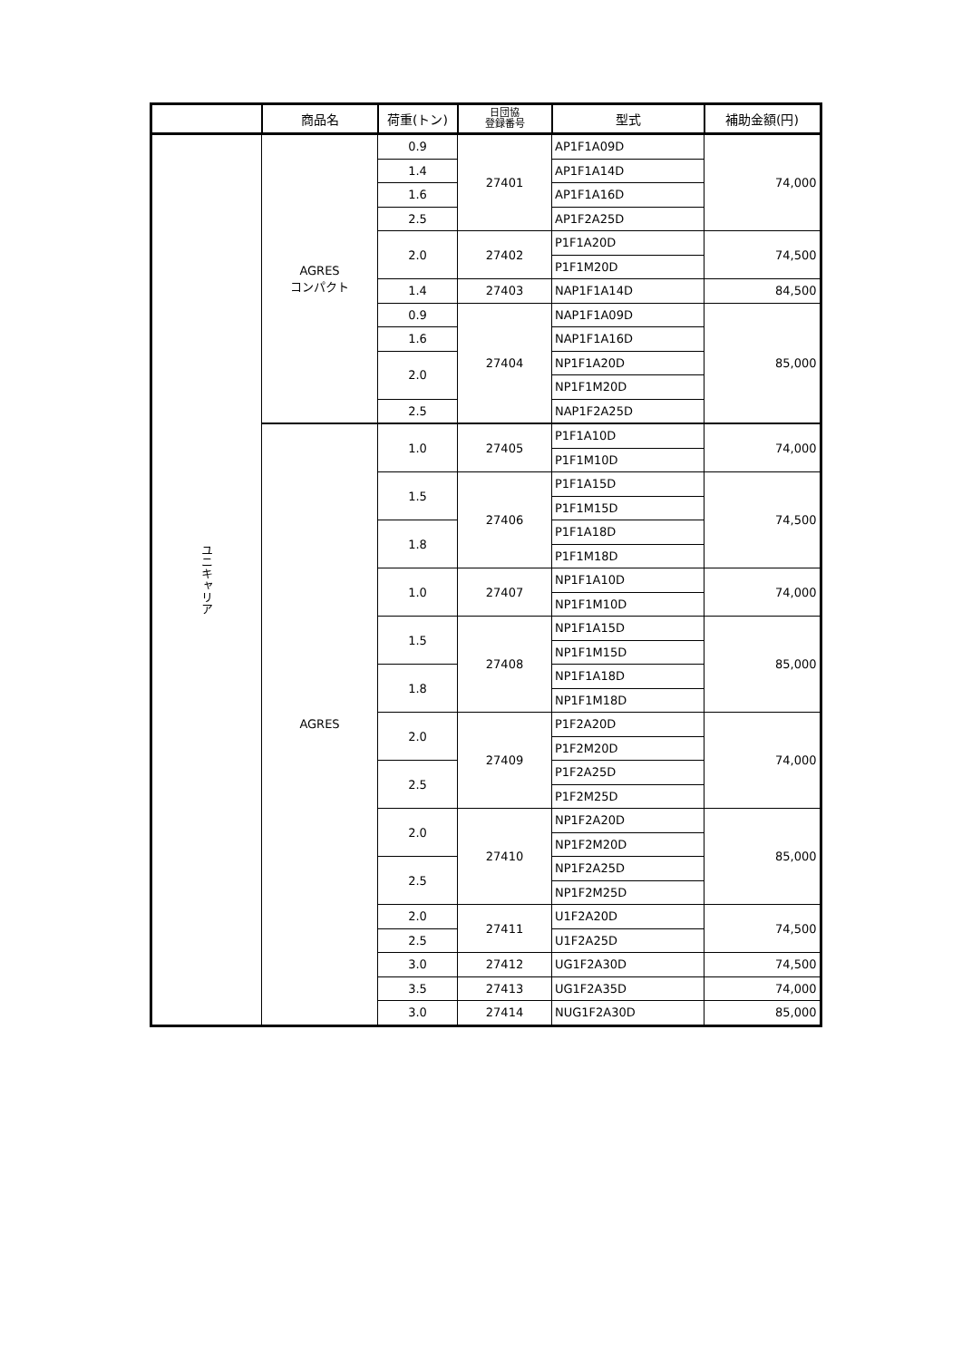| | 商品名 | 荷重(トン) | 日団協 登録番号 | 型式 | 補助金額(円) |
| --- | --- | --- | --- | --- | --- |
| ユニキャリア | AGRES コンパクト | 0.9 | 27401 | AP1F1A09D | 74,000 |
| | | 1.4 | | AP1F1A14D | |
| | | 1.6 | | AP1F1A16D | |
| | | 2.5 | | AP1F2A25D | |
| | | 2.0 | 27402 | P1F1A20D | 74,500 |
| | | | | P1F1M20D | |
| | | 1.4 | 27403 | NAP1F1A14D | 84,500 |
| | | 0.9 | 27404 | NAP1F1A09D | 85,000 |
| | | 1.6 | | NAP1F1A16D | |
| | | 2.0 | | NP1F1A20D | |
| | | | | NP1F1M20D | |
| | | 2.5 | | NAP1F2A25D | |
| | AGRES | 1.0 | 27405 | P1F1A10D | 74,000 |
| | | | | P1F1M10D | |
| | | 1.5 | 27406 | P1F1A15D | 74,500 |
| | | | | P1F1M15D | |
| | | 1.8 | | P1F1A18D | |
| | | | | P1F1M18D | |
| | | 1.0 | 27407 | NP1F1A10D | 74,000 |
| | | | | NP1F1M10D | |
| | | 1.5 | 27408 | NP1F1A15D | 85,000 |
| | | | | NP1F1M15D | |
| | | 1.8 | | NP1F1A18D | |
| | | | | NP1F1M18D | |
| | | 2.0 | 27409 | P1F2A20D | 74,000 |
| | | | | P1F2M20D | |
| | | 2.5 | | P1F2A25D | |
| | | | | P1F2M25D | |
| | | 2.0 | 27410 | NP1F2A20D | 85,000 |
| | | | | NP1F2M20D | |
| | | 2.5 | | NP1F2A25D | |
| | | | | NP1F2M25D | |
| | | 2.0 | 27411 | U1F2A20D | 74,500 |
| | | 2.5 | | U1F2A25D | |
| | | 3.0 | 27412 | UG1F2A30D | 74,500 |
| | | 3.5 | 27413 | UG1F2A35D | 74,000 |
| | | 3.0 | 27414 | NUG1F2A30D | 85,000 |